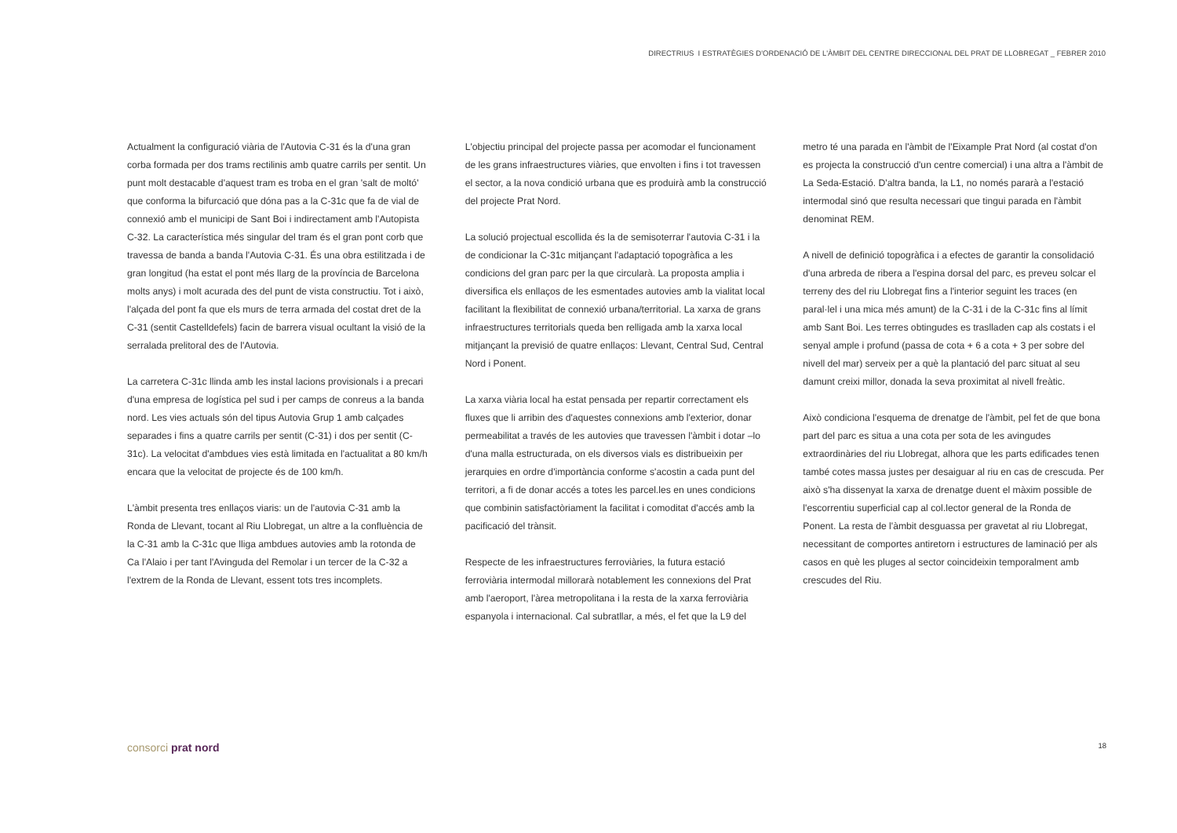DIRECTRIUS I ESTRATÈGIES D'ORDENACIÓ DE L'ÀMBIT DEL CENTRE DIRECCIONAL DEL PRAT DE LLOBREGAT _ FEBRER 2010
Actualment la configuració viària de l'Autovia C-31 és la d'una gran corba formada per dos trams rectilinis amb quatre carrils per sentit. Un punt molt destacable d'aquest tram es troba en el gran 'salt de moltó' que conforma la bifurcació que dóna pas a la C-31c que fa de vial de connexió amb el municipi de Sant Boi i indirectament amb l'Autopista C-32. La característica més singular del tram és el gran pont corb que travessa de banda a banda l'Autovia C-31. És una obra estilitzada i de gran longitud (ha estat el pont més llarg de la província de Barcelona molts anys) i molt acurada des del punt de vista constructiu. Tot i això, l'alçada del pont fa que els murs de terra armada del costat dret de la C-31 (sentit Castelldefels) facin de barrera visual ocultant la visió de la serralada prelitoral des de l'Autovia.
La carretera C-31c llinda amb les instal lacions provisionals i a precari d'una empresa de logística pel sud i per camps de conreus a la banda nord. Les vies actuals són del tipus Autovia Grup 1 amb calçades separades i fins a quatre carrils per sentit (C-31) i dos per sentit (C-31c). La velocitat d'ambdues vies està limitada en l'actualitat a 80 km/h encara que la velocitat de projecte és de 100 km/h.
L'àmbit presenta tres enllaços viaris: un de l'autovia C-31 amb la Ronda de Llevant, tocant al Riu Llobregat, un altre a la confluència de la C-31 amb la C-31c que lliga ambdues autovies amb la rotonda de Ca l'Alaio i per tant l'Avinguda del Remolar i un tercer de la C-32 a l'extrem de la Ronda de Llevant, essent tots tres incomplets.
L'objectiu principal del projecte passa per acomodar el funcionament de les grans infraestructures viàries, que envolten i fins i tot travessen el sector, a la nova condició urbana que es produirà amb la construcció del projecte Prat Nord.
La solució projectual escollida és la de semisoterrar l'autovia C-31 i la de condicionar la C-31c mitjançant l'adaptació topogràfica a les condicions del gran parc per la que circularà. La proposta amplia i diversifica els enllaços de les esmentades autovies amb la vialitat local facilitant la flexibilitat de connexió urbana/territorial. La xarxa de grans infraestructures territorials queda ben relligada amb la xarxa local mitjançant la previsió de quatre enllaços: Llevant, Central Sud, Central Nord i Ponent.
La xarxa viària local ha estat pensada per repartir correctament els fluxes que li arribin des d'aquestes connexions amb l'exterior, donar permeabilitat a través de les autovies que travessen l'àmbit i dotar –lo d'una malla estructurada, on els diversos vials es distribueixin per jerarquies en ordre d'importància conforme s'acostin a cada punt del territori, a fi de donar accés a totes les parcel.les en unes condicions que combinin satisfactòriament la facilitat i comoditat d'accés amb la pacificació del trànsit.
Respecte de les infraestructures ferroviàries, la futura estació ferroviària intermodal millorarà notablement les connexions del Prat amb l'aeroport, l'àrea metropolitana i la resta de la xarxa ferroviària espanyola i internacional. Cal subratllar, a més, el fet que la L9 del
metro té una parada en l'àmbit de l'Eixample Prat Nord (al costat d'on es projecta la construcció d'un centre comercial) i una altra a l'àmbit de La Seda-Estació. D'altra banda, la L1, no només pararà a l'estació intermodal sinó que resulta necessari que tingui parada en l'àmbit denominat REM.
A nivell de definició topogràfica i a efectes de garantir la consolidació d'una arbreda de ribera a l'espina dorsal del parc, es preveu solcar el terreny des del riu Llobregat fins a l'interior seguint les traces (en paral·lel i una mica més amunt) de la C-31 i de la C-31c fins al límit amb Sant Boi. Les terres obtingudes es traslladen cap als costats i el senyal ample i profund (passa de cota + 6 a cota + 3 per sobre del nivell del mar) serveix per a què la plantació del parc situat al seu damunt creixi millor, donada la seva proximitat al nivell freàtic.
Això condiciona l'esquema de drenatge de l'àmbit, pel fet de que bona part del parc es situa a una cota per sota de les avingudes extraordinàries del riu Llobregat, alhora que les parts edificades tenen també cotes massa justes per desaiguar al riu en cas de crescuda. Per això s'ha dissenyat la xarxa de drenatge duent el màxim possible de l'escorrentiu superficial cap al col.lector general de la Ronda de Ponent. La resta de l'àmbit desguassa per gravetat al riu Llobregat, necessitant de comportes antiretorn i estructures de laminació per als casos en què les pluges al sector coincideixin temporalment amb crescudes del Riu.
consorci prat nord
18